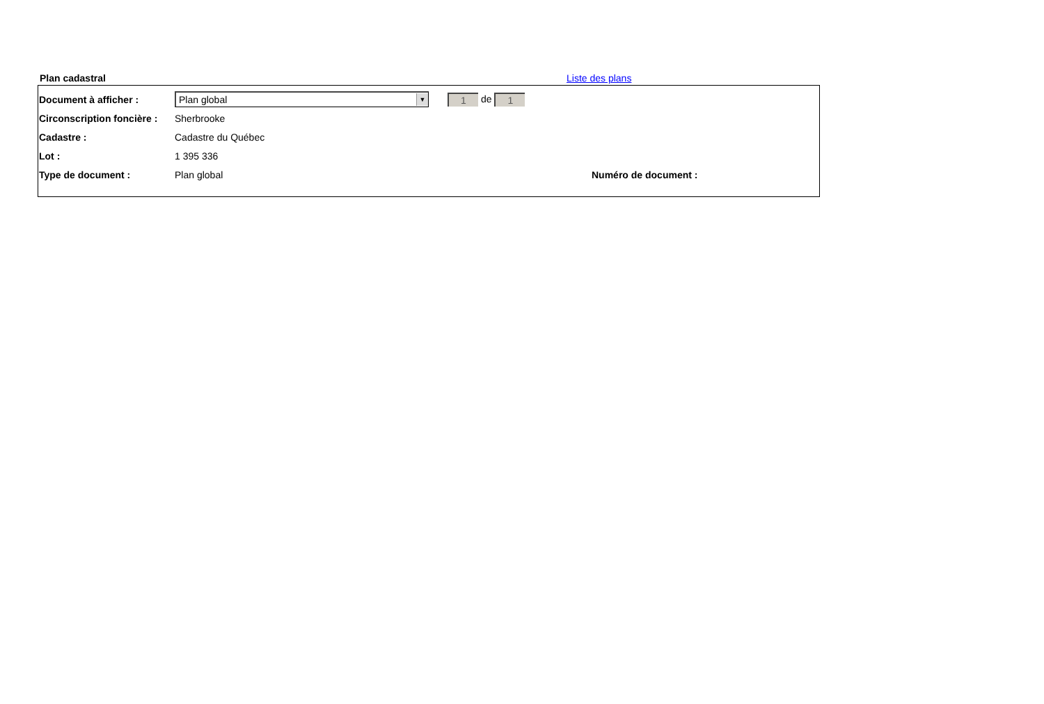Plan cadastral Liste des plans
| Document à afficher : | Plan global ▼ | 1 de 1 | |
| Circonscription foncière : | Sherbrooke | | |
| Cadastre : | Cadastre du Québec | | |
| Lot : | 1 395 336 | | |
| Type de document : | Plan global | | Numéro de document : |